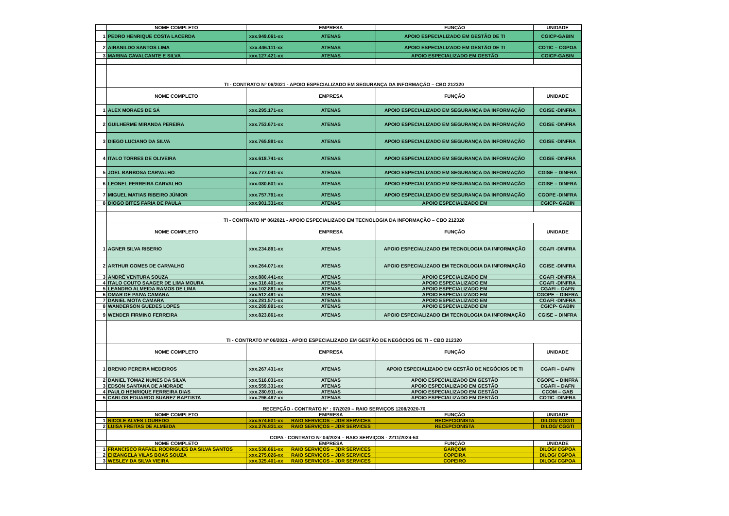| | NOME COMPLETO | | EMPRESA | FUNÇÃO | UNIDADE |
| 1 | PEDRO HENRIQUE COSTA LACERDA | xxx.949.061-xx | ATENAS | APOIO ESPECIALIZADO EM GESTÃO DE TI | CGICP-GABIN |
| 2 | AIRANILDO SANTOS LIMA | xxx.446.111-xx | ATENAS | APOIO ESPECIALIZADO EM GESTÃO DE TI | COTIC – CGPOA |
| 3 | MARINA CAVALCANTE E SILVA | xxx.127.421-xx | ATENAS | APOIO ESPECIALIZADO EM GESTÃO | CGICP-GABIN |
| | TI - CONTRATO Nº 06/2021 - APOIO ESPECIALIZADO EM SEGURANÇA DA INFORMAÇÃO – CBO 212320 | | | | |
| | NOME COMPLETO | | EMPRESA | FUNÇÃO | UNIDADE |
| 1 | ALEX MORAES DE SÁ | xxx.295.171-xx | ATENAS | APOIO ESPECIALIZADO EM SEGURANÇA DA INFORMAÇÃO | CGISE -DINFRA |
| 2 | GUILHERME MIRANDA PEREIRA | xxx.753.671-xx | ATENAS | APOIO ESPECIALIZADO EM SEGURANÇA DA INFORMAÇÃO | CGISE -DINFRA |
| 3 | DIEGO LUCIANO DA SILVA | xxx.765.881-xx | ATENAS | APOIO ESPECIALIZADO EM SEGURANÇA DA INFORMAÇÃO | CGISE -DINFRA |
| 4 | ITALO TORRES DE OLIVEIRA | xxx.618.741-xx | ATENAS | APOIO ESPECIALIZADO EM SEGURANÇA DA INFORMAÇÃO | CGISE -DINFRA |
| 5 | JOEL BARBOSA CARVALHO | xxx.777.041-xx | ATENAS | APOIO ESPECIALIZADO EM SEGURANÇA DA INFORMAÇÃO | CGISE – DINFRA |
| 6 | LEONEL FERREIRA CARVALHO | xxx.080.601-xx | ATENAS | APOIO ESPECIALIZADO EM SEGURANÇA DA INFORMAÇÃO | CGISE – DINFRA |
| 7 | MIGUEL MATIAS RIBEIRO JÚNIOR | xxx.757.791-xx | ATENAS | APOIO ESPECIALIZADO EM SEGURANÇA DA INFORMAÇÃO | CGOPE -DINFRA |
| 8 | DIOGO BITES FARIA DE PAULA | xxx.901.331-xx | ATENAS | APOIO ESPECIALIZADO EM | CGICP- GABIN |
| | TI - CONTRATO Nº 06/2021 - APOIO ESPECIALIZADO EM TECNOLOGIA DA INFORMAÇÃO – CBO 212320 | | | | |
| | NOME COMPLETO | | EMPRESA | FUNÇÃO | UNIDADE |
| 1 | AGNER SILVA RIBERIO | xxx.234.891-xx | ATENAS | APOIO ESPECIALIZADO EM TECNOLOGIA DA INFORMAÇÃO | CGAFI -DINFRA |
| 2 | ARTHUR GOMES DE CARVALHO | xxx.264.071-xx | ATENAS | APOIO ESPECIALIZADO EM TECNOLOGIA DA INFORMAÇÃO | CGISE -DINFRA |
| 3 | ANDRÉ VENTURA SOUZA | xxx.880.441-xx | ATENAS | APOIO ESPECIALIZADO EM | CGAFI -DINFRA |
| 4 | ITALO COUTO SAAGER DE LIMA MOURA | xxx.316.401-xx | ATENAS | APOIO ESPECIALIZADO EM | CGAFI -DINFRA |
| 5 | LEANDRO ALMEIDA RAMOS DE LIMA | xxx.102.881-xx | ATENAS | APOIO ESPECIALIZADO EM | CGAFI – DAFN |
| 6 | OMAR DE PAIVA CAMARA | xxx.512.491-xx | ATENAS | APOIO ESPECIALIZADO EM | CGOPE – DINFRA |
| 7 | DANIEL MOTA CAMARA | xxx.281.571-xx | ATENAS | APOIO ESPECIALIZADO EM | CGAFI -DINFRA |
| 8 | WANDERSON GUEDES LOPES | xxx.289.891-xx | ATENAS | APOIO ESPECIALIZADO EM | CGICP- GABIN |
| 9 | WENDER FIRMINO FERREIRA | xxx.823.861-xx | ATENAS | APOIO ESPECIALIZADO EM TECNOLOGIA DA INFORMAÇÃO | CGISE – DINFRA |
| | TI - CONTRATO Nº 06/2021 - APOIO ESPECIALIZADO EM GESTÃO DE NEGÓCIOS DE TI – CBO 212320 | | | | |
| | NOME COMPLETO | | EMPRESA | FUNÇÃO | UNIDADE |
| 1 | BRENIO PEREIRA MEDEIROS | xxx.267.431-xx | ATENAS | APOIO ESPECIALIZADO EM GESTÃO DE NEGÓCIOS DE TI | CGAFI – DAFN |
| 2 | DANIEL TOMAZ NUNES DA SILVA | xxx.516.031-xx | ATENAS | APOIO ESPECIALIZADO EM GESTÃO | CGOPE – DINFRA |
| 3 | EDSON SANTANA DE ANDRADE | xxx.559.331-xx | ATENAS | APOIO ESPECIALIZADO EM GESTÃO | CGAFI – DAFN |
| 4 | PAULO HENRIQUE FERREIRA DIAS | xxx.280.911-xx | ATENAS | APOIO ESPECIALIZADO EM GESTÃO | CCOM – GAB |
| 5 | CARLOS EDUARDO SUAREZ BAPTISTA | xxx.296.487-xx | ATENAS | APOIO ESPECIALIZADO EM GESTÃO | COTIC -DINFRA |
| | RECEPÇÃO - CONTRATO Nº : 07/2020 – RAIO SERVIÇOS 1208/2020-70 | | | | |
| | NOME COMPLETO | | EMPRESA | FUNÇÃO | UNIDADE |
| 1 | NICOLE ALVES LOUREDO | xxx.574.601-xx | RAIO SERVIÇOS – JDR SERVICES | RECEPCIONISTA | DILOG/ CGGTI |
| 2 | LUISA FREITAS DE ALMEIDA | xxx.276.831.xx | RAIO SERVIÇOS – JDR SERVICES | RECEPCIONISTA | DILOG/ CGGTI |
| | COPA - CONTRATO Nº 04/2024 – RAIO SERVIÇOS - 2211/2024-53 | | | | |
| | NOME COMPLETO | | EMPRESA | FUNÇÃO | UNIDADE |
| 1 | FRANCISCO RAFAEL RODRIGUES DA SILVA SANTOS | xxx.536.661-xx | RAIO SERVIÇOS – JDR SERVICES | GARÇOM | DILOG/ CGPOA |
| 2 | EIIZANGELA VILAS BOAS SOUZA | xxx.275.026-xx | RAIO SERVIÇOS – JDR SERVICES | COPEIRA | DILOG/ CGPOA |
| 3 | WESLEY DA SILVA VIEIRA | xxx.325.401-xx | RAIO SERVIÇOS – JDR SERVICES | COPEIRO | DILOG/ CGPOA |